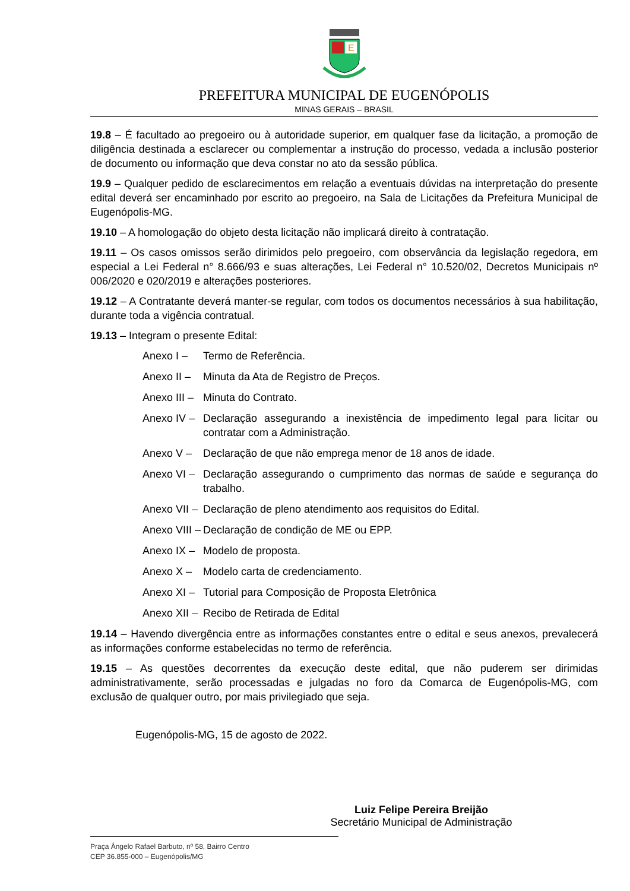E
PREFEITURA MUNICIPAL DE EUGENÓPOLIS
MINAS GERAIS – BRASIL
19.8 – É facultado ao pregoeiro ou à autoridade superior, em qualquer fase da licitação, a promoção de diligência destinada a esclarecer ou complementar a instrução do processo, vedada a inclusão posterior de documento ou informação que deva constar no ato da sessão pública.
19.9 – Qualquer pedido de esclarecimentos em relação a eventuais dúvidas na interpretação do presente edital deverá ser encaminhado por escrito ao pregoeiro, na Sala de Licitações da Prefeitura Municipal de Eugenópolis-MG.
19.10 – A homologação do objeto desta licitação não implicará direito à contratação.
19.11 – Os casos omissos serão dirimidos pelo pregoeiro, com observância da legislação regedora, em especial a Lei Federal n° 8.666/93 e suas alterações, Lei Federal n° 10.520/02, Decretos Municipais nº 006/2020 e 020/2019 e alterações posteriores.
19.12 – A Contratante deverá manter-se regular, com todos os documentos necessários à sua habilitação, durante toda a vigência contratual.
19.13 – Integram o presente Edital:
Anexo I – Termo de Referência.
Anexo II – Minuta da Ata de Registro de Preços.
Anexo III – Minuta do Contrato.
Anexo IV – Declaração assegurando a inexistência de impedimento legal para licitar ou contratar com a Administração.
Anexo V – Declaração de que não emprega menor de 18 anos de idade.
Anexo VI – Declaração assegurando o cumprimento das normas de saúde e segurança do trabalho.
Anexo VII – Declaração de pleno atendimento aos requisitos do Edital.
Anexo VIII – Declaração de condição de ME ou EPP.
Anexo IX – Modelo de proposta.
Anexo X – Modelo carta de credenciamento.
Anexo XI – Tutorial para Composição de Proposta Eletrônica
Anexo XII – Recibo de Retirada de Edital
19.14 – Havendo divergência entre as informações constantes entre o edital e seus anexos, prevalecerá as informações conforme estabelecidas no termo de referência.
19.15 – As questões decorrentes da execução deste edital, que não puderem ser dirimidas administrativamente, serão processadas e julgadas no foro da Comarca de Eugenópolis-MG, com exclusão de qualquer outro, por mais privilegiado que seja.
Eugenópolis-MG, 15 de agosto de 2022.
Luiz Felipe Pereira Breijão
Secretário Municipal de Administração
Praça Ângelo Rafael Barbuto, nº 58, Bairro Centro
CEP 36.855-000 – Eugenópolis/MG